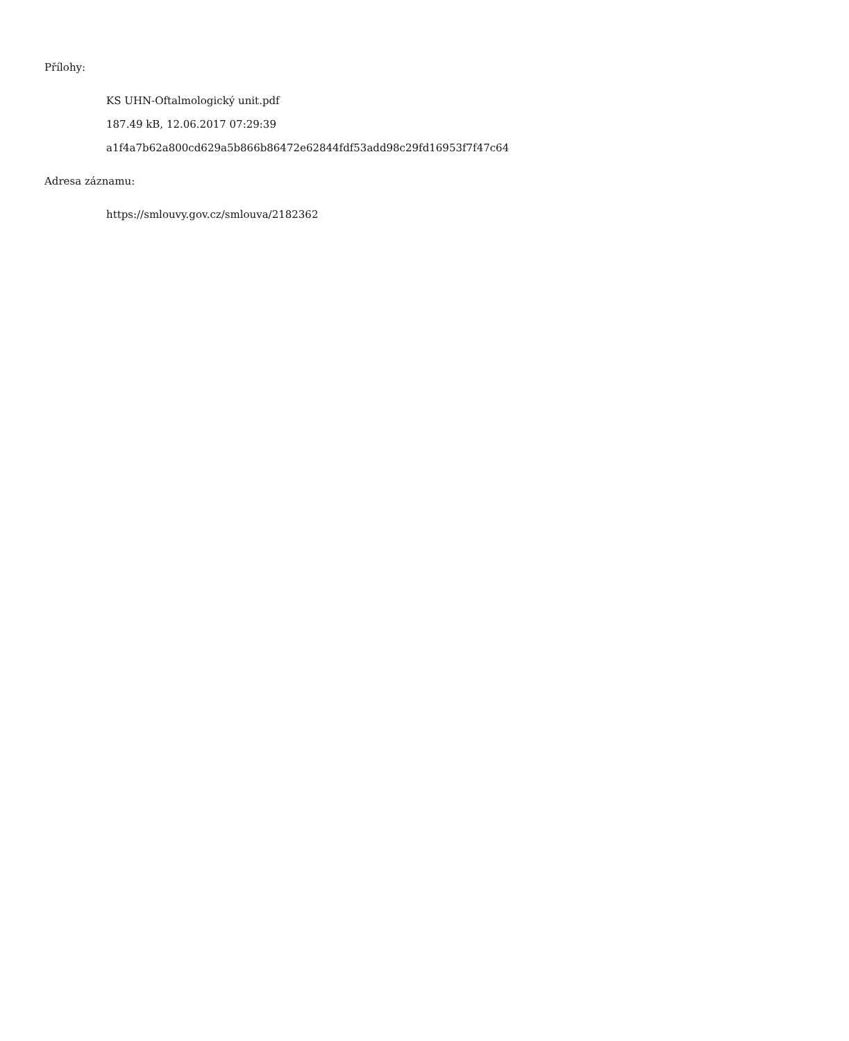Přílohy:
KS UHN-Oftalmologický unit.pdf
187.49 kB, 12.06.2017 07:29:39
a1f4a7b62a800cd629a5b866b86472e62844fdf53add98c29fd16953f7f47c64
Adresa záznamu:
https://smlouvy.gov.cz/smlouva/2182362